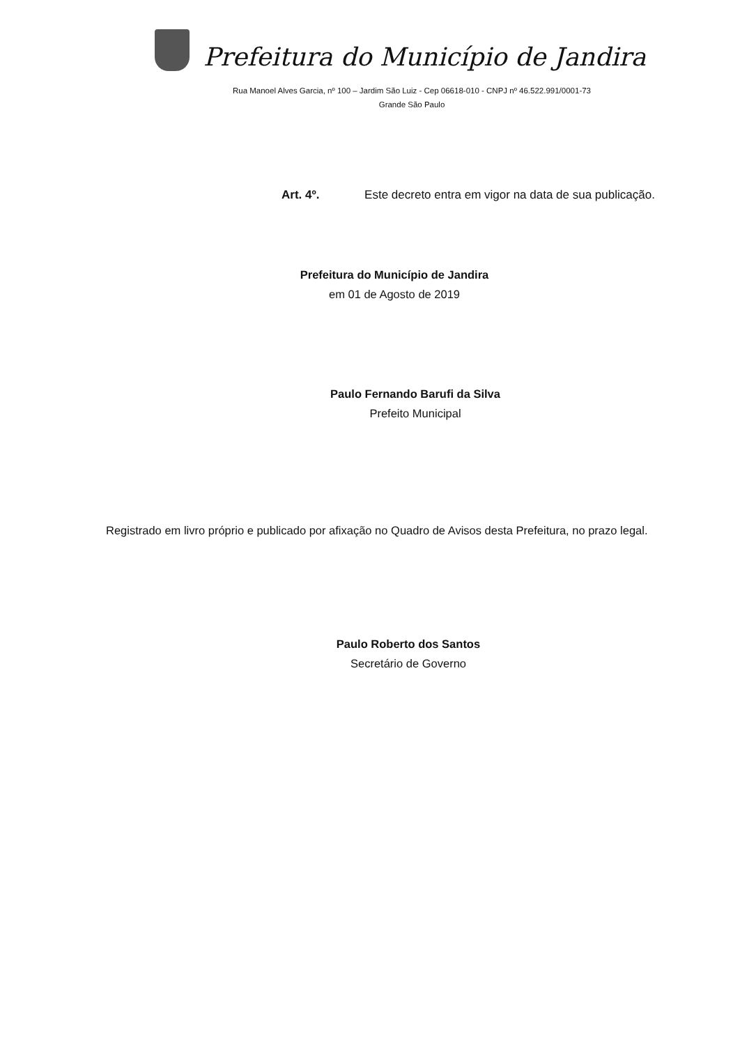Prefeitura do Município de Jandira
Rua Manoel Alves Garcia, nº 100 – Jardim São Luiz - Cep 06618-010 - CNPJ nº 46.522.991/0001-73
Grande São Paulo
Art. 4º. Este decreto entra em vigor na data de sua publicação.
Prefeitura do Município de Jandira
em 01 de Agosto de 2019
Paulo Fernando Barufi da Silva
Prefeito Municipal
Registrado em livro próprio e publicado por afixação no Quadro de Avisos desta Prefeitura, no prazo legal.
Paulo Roberto dos Santos
Secretário de Governo